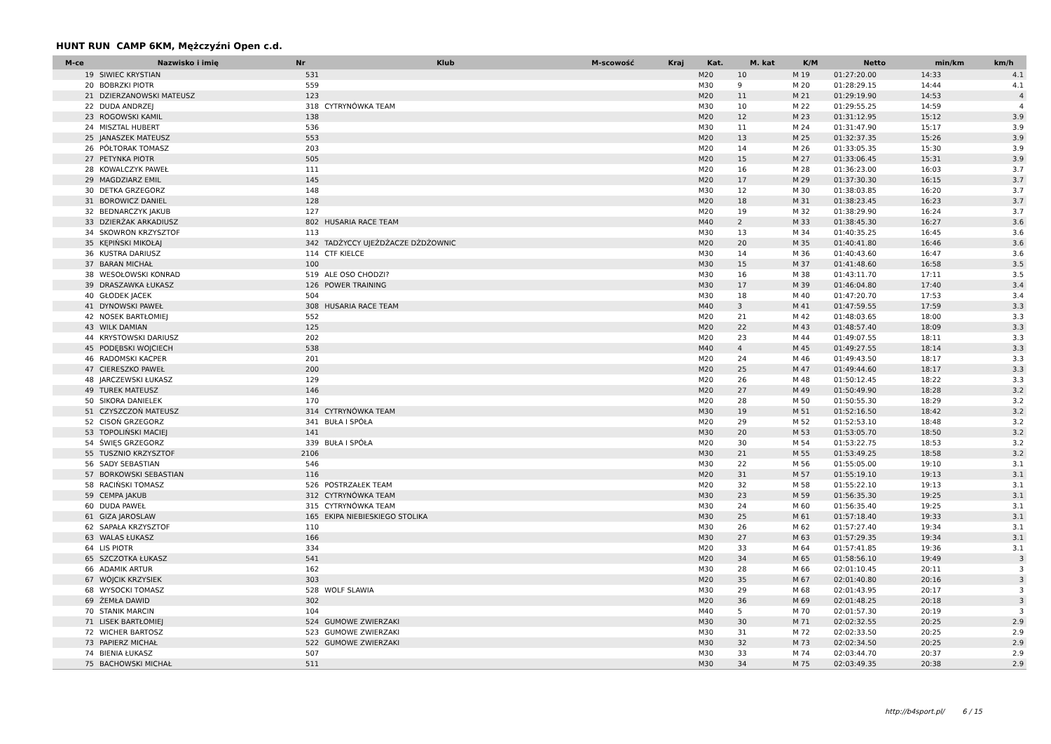HUNT RUN CAMP 6KM, Mężczyźni Open c.d.
| M-ce | Nazwisko i imię | Nr | Klub | M-scowość | Kraj | Kat. | M. kat | K/M | Netto | min/km | km/h |
| --- | --- | --- | --- | --- | --- | --- | --- | --- | --- | --- | --- |
| 19 | SIWIEC KRYSTIAN | 531 | | | | M20 | 10 | M 19 | 01:27:20.00 | 14:33 | 4.1 |
| 20 | BOBRZKI PIOTR | 559 | | | | M30 | 9 | M 20 | 01:28:29.15 | 14:44 | 4.1 |
| 21 | DZIERZANOWSKI MATEUSZ | 123 | | | | M20 | 11 | M 21 | 01:29:19.90 | 14:53 | 4 |
| 22 | DUDA ANDRZEJ | 318 | CYTRYNÓWKA TEAM | | | M30 | 10 | M 22 | 01:29:55.25 | 14:59 | 4 |
| 23 | ROGOWSKI KAMIL | 138 | | | | M20 | 12 | M 23 | 01:31:12.95 | 15:12 | 3.9 |
| 24 | MISZTAL HUBERT | 536 | | | | M30 | 11 | M 24 | 01:31:47.90 | 15:17 | 3.9 |
| 25 | JANASZEK MATEUSZ | 553 | | | | M20 | 13 | M 25 | 01:32:37.35 | 15:26 | 3.9 |
| 26 | PÓŁTORAK TOMASZ | 203 | | | | M20 | 14 | M 26 | 01:33:05.35 | 15:30 | 3.9 |
| 27 | PETYNKA PIOTR | 505 | | | | M20 | 15 | M 27 | 01:33:06.45 | 15:31 | 3.9 |
| 28 | KOWALCZYK PAWEŁ | 111 | | | | M20 | 16 | M 28 | 01:36:23.00 | 16:03 | 3.7 |
| 29 | MAGDZIARZ EMIL | 145 | | | | M20 | 17 | M 29 | 01:37:30.30 | 16:15 | 3.7 |
| 30 | DETKA GRZEGORZ | 148 | | | | M30 | 12 | M 30 | 01:38:03.85 | 16:20 | 3.7 |
| 31 | BOROWICZ DANIEL | 128 | | | | M20 | 18 | M 31 | 01:38:23.45 | 16:23 | 3.7 |
| 32 | BEDNARCZYK JAKUB | 127 | | | | M20 | 19 | M 32 | 01:38:29.90 | 16:24 | 3.7 |
| 33 | DZIERŻAK ARKADIUSZ | 802 | HUSARIA RACE TEAM | | | M40 | 2 | M 33 | 01:38:45.30 | 16:27 | 3.6 |
| 34 | SKOWRON KRZYSZTOF | 113 | | | | M30 | 13 | M 34 | 01:40:35.25 | 16:45 | 3.6 |
| 35 | KĘPIŃSKI MIKOŁAJ | 342 | TADŻYCCY UJEŻDŻACZE DŻDŻOWNIC | | | M20 | 20 | M 35 | 01:40:41.80 | 16:46 | 3.6 |
| 36 | KUSTRA DARIUSZ | 114 | CTF KIELCE | | | M30 | 14 | M 36 | 01:40:43.60 | 16:47 | 3.6 |
| 37 | BARAN MICHAŁ | 100 | | | | M30 | 15 | M 37 | 01:41:48.60 | 16:58 | 3.5 |
| 38 | WESOŁOWSKI KONRAD | 519 | ALE OSO CHODZI? | | | M30 | 16 | M 38 | 01:43:11.70 | 17:11 | 3.5 |
| 39 | DRASZAWKA ŁUKASZ | 126 | POWER TRAINING | | | M30 | 17 | M 39 | 01:46:04.80 | 17:40 | 3.4 |
| 40 | GŁODEK JACEK | 504 | | | | M30 | 18 | M 40 | 01:47:20.70 | 17:53 | 3.4 |
| 41 | DYNOWSKI PAWEŁ | 308 | HUSARIA RACE TEAM | | | M40 | 3 | M 41 | 01:47:59.55 | 17:59 | 3.3 |
| 42 | NOSEK BARTŁOMIEJ | 552 | | | | M20 | 21 | M 42 | 01:48:03.65 | 18:00 | 3.3 |
| 43 | WILK DAMIAN | 125 | | | | M20 | 22 | M 43 | 01:48:57.40 | 18:09 | 3.3 |
| 44 | KRYSTOWSKI DARIUSZ | 202 | | | | M20 | 23 | M 44 | 01:49:07.55 | 18:11 | 3.3 |
| 45 | PODĘBSKI WOJCIECH | 538 | | | | M40 | 4 | M 45 | 01:49:27.55 | 18:14 | 3.3 |
| 46 | RADOMSKI KACPER | 201 | | | | M20 | 24 | M 46 | 01:49:43.50 | 18:17 | 3.3 |
| 47 | CIERESZKO PAWEŁ | 200 | | | | M20 | 25 | M 47 | 01:49:44.60 | 18:17 | 3.3 |
| 48 | JARCZEWSKI ŁUKASZ | 129 | | | | M20 | 26 | M 48 | 01:50:12.45 | 18:22 | 3.3 |
| 49 | TUREK MATEUSZ | 146 | | | | M20 | 27 | M 49 | 01:50:49.90 | 18:28 | 3.2 |
| 50 | SIKORA DANIELEK | 170 | | | | M20 | 28 | M 50 | 01:50:55.30 | 18:29 | 3.2 |
| 51 | CZYSZCZOŃ MATEUSZ | 314 | CYTRYNÓWKA TEAM | | | M30 | 19 | M 51 | 01:52:16.50 | 18:42 | 3.2 |
| 52 | CISOŃ GRZEGORZ | 341 | BUŁA I SPÓŁA | | | M20 | 29 | M 52 | 01:52:53.10 | 18:48 | 3.2 |
| 53 | TOPOLIŃSKI MACIEJ | 141 | | | | M30 | 20 | M 53 | 01:53:05.70 | 18:50 | 3.2 |
| 54 | ŚWIĘS GRZEGORZ | 339 | BUŁA I SPÓŁA | | | M20 | 30 | M 54 | 01:53:22.75 | 18:53 | 3.2 |
| 55 | TUSZNIO KRZYSZTOF | 2106 | | | | M30 | 21 | M 55 | 01:53:49.25 | 18:58 | 3.2 |
| 56 | SADY SEBASTIAN | 546 | | | | M30 | 22 | M 56 | 01:55:05.00 | 19:10 | 3.1 |
| 57 | BORKOWSKI SEBASTIAN | 116 | | | | M20 | 31 | M 57 | 01:55:19.10 | 19:13 | 3.1 |
| 58 | RACIŃSKI TOMASZ | 526 | POSTRZAŁEK TEAM | | | M20 | 32 | M 58 | 01:55:22.10 | 19:13 | 3.1 |
| 59 | CEMPA JAKUB | 312 | CYTRYNÓWKA TEAM | | | M30 | 23 | M 59 | 01:56:35.30 | 19:25 | 3.1 |
| 60 | DUDA PAWEŁ | 315 | CYTRYNÓWKA TEAM | | | M30 | 24 | M 60 | 01:56:35.40 | 19:25 | 3.1 |
| 61 | GIZA JAROSLAW | 165 | EKIPA NIEBIESKIEGO STOLIKA | | | M30 | 25 | M 61 | 01:57:18.40 | 19:33 | 3.1 |
| 62 | SAPAŁA KRZYSZTOF | 110 | | | | M30 | 26 | M 62 | 01:57:27.40 | 19:34 | 3.1 |
| 63 | WALAS ŁUKASZ | 166 | | | | M30 | 27 | M 63 | 01:57:29.35 | 19:34 | 3.1 |
| 64 | LIS PIOTR | 334 | | | | M20 | 33 | M 64 | 01:57:41.85 | 19:36 | 3.1 |
| 65 | SZCZOTKA ŁUKASZ | 541 | | | | M20 | 34 | M 65 | 01:58:56.10 | 19:49 | 3 |
| 66 | ADAMIK ARTUR | 162 | | | | M30 | 28 | M 66 | 02:01:10.45 | 20:11 | 3 |
| 67 | WÓJCIK KRZYSIEK | 303 | | | | M20 | 35 | M 67 | 02:01:40.80 | 20:16 | 3 |
| 68 | WYSOCKI TOMASZ | 528 | WOLF SLAWIA | | | M30 | 29 | M 68 | 02:01:43.95 | 20:17 | 3 |
| 69 | ŻEMŁA DAWID | 302 | | | | M20 | 36 | M 69 | 02:01:48.25 | 20:18 | 3 |
| 70 | STANIK MARCIN | 104 | | | | M40 | 5 | M 70 | 02:01:57.30 | 20:19 | 3 |
| 71 | LISEK BARTŁOMIEJ | 524 | GUMOWE ZWIERZAKI | | | M30 | 30 | M 71 | 02:02:32.55 | 20:25 | 2.9 |
| 72 | WICHER BARTOSZ | 523 | GUMOWE ZWIERZAKI | | | M30 | 31 | M 72 | 02:02:33.50 | 20:25 | 2.9 |
| 73 | PAPIERZ MICHAŁ | 522 | GUMOWE ZWIERZAKI | | | M30 | 32 | M 73 | 02:02:34.50 | 20:25 | 2.9 |
| 74 | BIENIA ŁUKASZ | 507 | | | | M30 | 33 | M 74 | 02:03:44.70 | 20:37 | 2.9 |
| 75 | BACHOWSKI MICHAŁ | 511 | | | | M30 | 34 | M 75 | 02:03:49.35 | 20:38 | 2.9 |
http://b4sport.pl/ 6 / 15